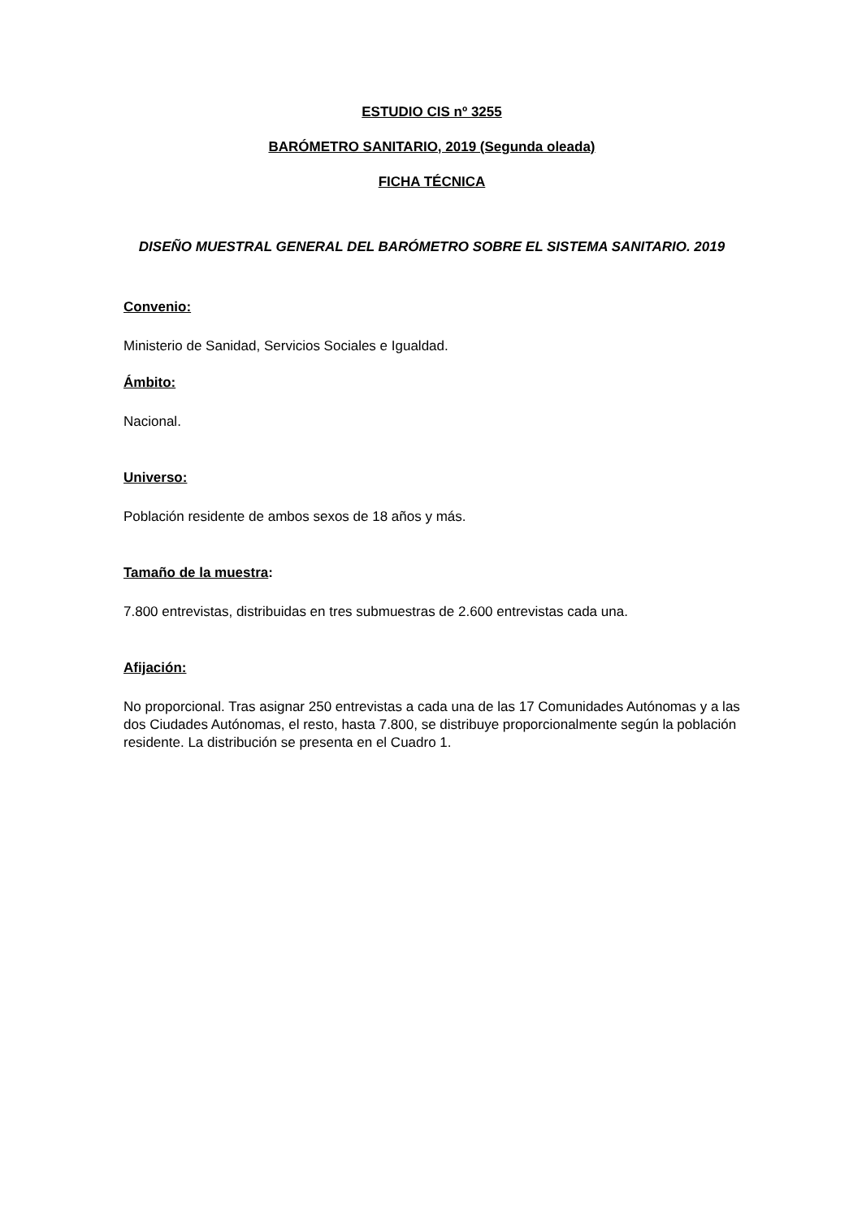ESTUDIO CIS nº 3255
BARÓMETRO SANITARIO, 2019 (Segunda oleada)
FICHA TÉCNICA
DISEÑO MUESTRAL GENERAL DEL BARÓMETRO SOBRE EL SISTEMA SANITARIO. 2019
Convenio:
Ministerio de Sanidad, Servicios Sociales e Igualdad.
Ámbito:
Nacional.
Universo:
Población residente de ambos sexos de 18 años y más.
Tamaño de la muestra:
7.800 entrevistas, distribuidas en tres submuestras de 2.600 entrevistas cada una.
Afijación:
No proporcional. Tras asignar 250 entrevistas a cada una de las 17 Comunidades Autónomas y a las dos Ciudades Autónomas, el resto, hasta 7.800, se distribuye proporcionalmente según la población residente. La distribución se presenta en el Cuadro 1.